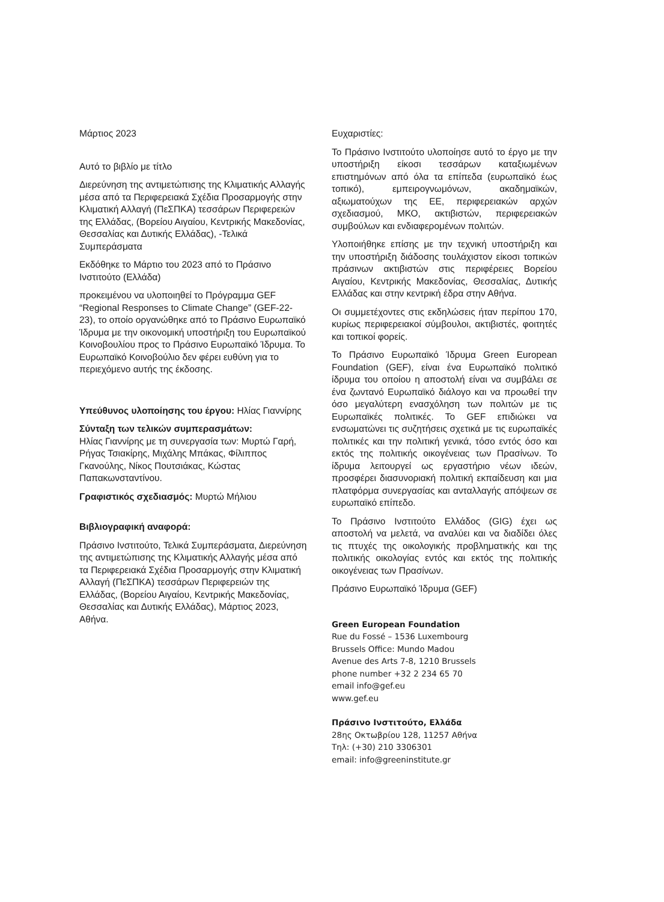Μάρτιος 2023
Αυτό το βιβλίο με τίτλο
Διερεύνηση της αντιμετώπισης της Κλιματικής Αλλαγής μέσα από τα Περιφερειακά Σχέδια Προσαρμογής στην Κλιματική Αλλαγή (ΠεΣΠΚΑ) τεσσάρων Περιφερειών της Ελλάδας, (Βορείου Αιγαίου, Κεντρικής Μακεδονίας, Θεσσαλίας και Δυτικής Ελλάδας), -Τελικά Συμπεράσματα
Εκδόθηκε το Μάρτιο του 2023 από το Πράσινο Ινστιτούτο (Ελλάδα)
προκειμένου να υλοποιηθεί το Πρόγραμμα GEF “Regional Responses to Climate Change” (GEF-22-23), το οποίο οργανώθηκε από το Πράσινο Ευρωπαϊκό Ίδρυμα με την οικονομική υποστήριξη του Ευρωπαϊκού Κοινοβουλίου προς το Πράσινο Ευρωπαϊκό Ίδρυμα. Το Ευρωπαϊκό Κοινοβούλιο δεν φέρει ευθύνη για το περιεχόμενο αυτής της έκδοσης.
Υπεύθυνος υλοποίησης του έργου: Ηλίας Γιαννίρης
Σύνταξη των τελικών συμπερασμάτων:
Ηλίας Γιαννίρης με τη συνεργασία των: Μυρτώ Γαρή, Ρήγας Τσιακίρης, Μιχάλης Μπάκας, Φίλιππος Γκανούλης, Νίκος Πουτσιάκας, Κώστας Παπακωνσταντίνου.
Γραφιστικός σχεδιασμός: Μυρτώ Μήλιου
Βιβλιογραφική αναφορά:
Πράσινο Ινστιτούτο, Τελικά Συμπεράσματα, Διερεύνηση της αντιμετώπισης της Κλιματικής Αλλαγής μέσα από τα Περιφερειακά Σχέδια Προσαρμογής στην Κλιματική Αλλαγή (ΠεΣΠΚΑ) τεσσάρων Περιφερειών της Ελλάδας, (Βορείου Αιγαίου, Κεντρικής Μακεδονίας, Θεσσαλίας και Δυτικής Ελλάδας), Μάρτιος 2023, Αθήνα.
Ευχαριστίες:
Το Πράσινο Ινστιτούτο υλοποίησε αυτό το έργο με την υποστήριξη είκοσι τεσσάρων καταξιωμένων επιστημόνων από όλα τα επίπεδα (ευρωπαϊκό έως τοπικό), εμπειρογνωμόνων, ακαδημαϊκών, αξιωματούχων της ΕΕ, περιφερειακών αρχών σχεδιασμού, ΜΚΟ, ακτιβιστών, περιφερειακών συμβούλων και ενδιαφερομένων πολιτών.
Υλοποιήθηκε επίσης με την τεχνική υποστήριξη και την υποστήριξη διάδοσης τουλάχιστον είκοσι τοπικών πράσινων ακτιβιστών στις περιφέρειες Βορείου Αιγαίου, Κεντρικής Μακεδονίας, Θεσσαλίας, Δυτικής Ελλάδας και στην κεντρική έδρα στην Αθήνα.
Οι συμμετέχοντες στις εκδηλώσεις ήταν περίπου 170, κυρίως περιφερειακοί σύμβουλοι, ακτιβιστές, φοιτητές και τοπικοί φορείς.
Το Πράσινο Ευρωπαϊκό Ίδρυμα Green European Foundation (GEF), είναι ένα Ευρωπαϊκό πολιτικό ίδρυμα του οποίου η αποστολή είναι να συμβάλει σε ένα ζωντανό Ευρωπαϊκό διάλογο και να προωθεί την όσο μεγαλύτερη ενασχόληση των πολιτών με τις Ευρωπαϊκές πολιτικές. Το GEF επιδιώκει να ενσωματώνει τις συζητήσεις σχετικά με τις ευρωπαϊκές πολιτικές και την πολιτική γενικά, τόσο εντός όσο και εκτός της πολιτικής οικογένειας των Πρασίνων. Το ίδρυμα λειτουργεί ως εργαστήριο νέων ιδεών, προσφέρει διασυνοριακή πολιτική εκπαίδευση και μια πλατφόρμα συνεργασίας και ανταλλαγής απόψεων σε ευρωπαϊκό επίπεδο.
Το Πράσινο Ινστιτούτο Ελλάδος (GIG) έχει ως αποστολή να μελετά, να αναλύει και να διαδίδει όλες τις πτυχές της οικολογικής προβληματικής και της πολιτικής οικολογίας εντός και εκτός της πολιτικής οικογένειας των Πρασίνων.
Πράσινο Ευρωπαϊκό Ίδρυμα (GEF)
Green European Foundation
Rue du Fossé – 1536 Luxembourg
Brussels Office: Mundo Madou
Avenue des Arts 7-8, 1210 Brussels
phone number +32 2 234 65 70
email info@gef.eu
www.gef.eu
Πράσινο Ινστιτούτο, Ελλάδα
28ης Οκτωβρίου 128, 11257 Αθήνα
Τηλ: (+30) 210 3306301
email: info@greeninstitute.gr